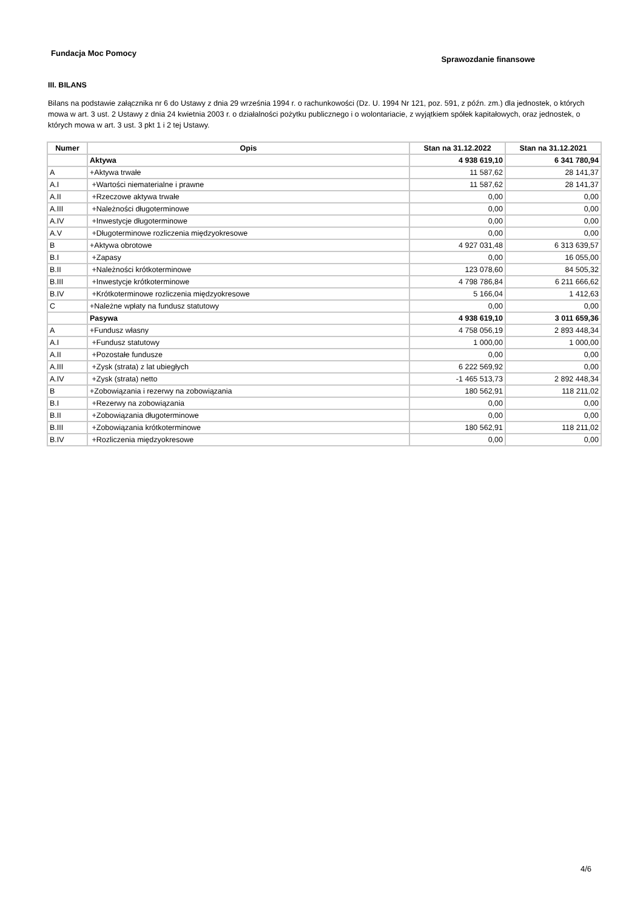Fundacja Moc Pomocy
Sprawozdanie finansowe
III. BILANS
Bilans na podstawie załącznika nr 6 do Ustawy z dnia 29 września 1994 r. o rachunkowości (Dz. U. 1994 Nr 121, poz. 591, z późn. zm.) dla jednostek, o których mowa w art. 3 ust. 2 Ustawy z dnia 24 kwietnia 2003 r. o działalności pożytku publicznego i o wolontariacie, z wyjątkiem spółek kapitałowych, oraz jednostek, o których mowa w art. 3 ust. 3 pkt 1 i 2 tej Ustawy.
| Numer | Opis | Stan na 31.12.2022 | Stan na 31.12.2021 |
| --- | --- | --- | --- |
| | Aktywa | 4 938 619,10 | 6 341 780,94 |
| A | +Aktywa trwałe | 11 587,62 | 28 141,37 |
| A.I | +Wartości niematerialne i prawne | 11 587,62 | 28 141,37 |
| A.II | +Rzeczowe aktywa trwałe | 0,00 | 0,00 |
| A.III | +Należności długoterminowe | 0,00 | 0,00 |
| A.IV | +Inwestycje długoterminowe | 0,00 | 0,00 |
| A.V | +Długoterminowe rozliczenia międzyokresowe | 0,00 | 0,00 |
| B | +Aktywa obrotowe | 4 927 031,48 | 6 313 639,57 |
| B.I | +Zapasy | 0,00 | 16 055,00 |
| B.II | +Należności krótkoterminowe | 123 078,60 | 84 505,32 |
| B.III | +Inwestycje krótkoterminowe | 4 798 786,84 | 6 211 666,62 |
| B.IV | +Krótkoterminowe rozliczenia międzyokresowe | 5 166,04 | 1 412,63 |
| C | +Należne wpłaty na fundusz statutowy | 0,00 | 0,00 |
| | Pasywa | 4 938 619,10 | 3 011 659,36 |
| A | +Fundusz własny | 4 758 056,19 | 2 893 448,34 |
| A.I | +Fundusz statutowy | 1 000,00 | 1 000,00 |
| A.II | +Pozostałe fundusze | 0,00 | 0,00 |
| A.III | +Zysk (strata) z lat ubiegłych | 6 222 569,92 | 0,00 |
| A.IV | +Zysk (strata) netto | -1 465 513,73 | 2 892 448,34 |
| B | +Zobowiązania i rezerwy na zobowiązania | 180 562,91 | 118 211,02 |
| B.I | +Rezerwy na zobowiązania | 0,00 | 0,00 |
| B.II | +Zobowiązania długoterminowe | 0,00 | 0,00 |
| B.III | +Zobowiązania krótkoterminowe | 180 562,91 | 118 211,02 |
| B.IV | +Rozliczenia międzyokresowe | 0,00 | 0,00 |
4/6